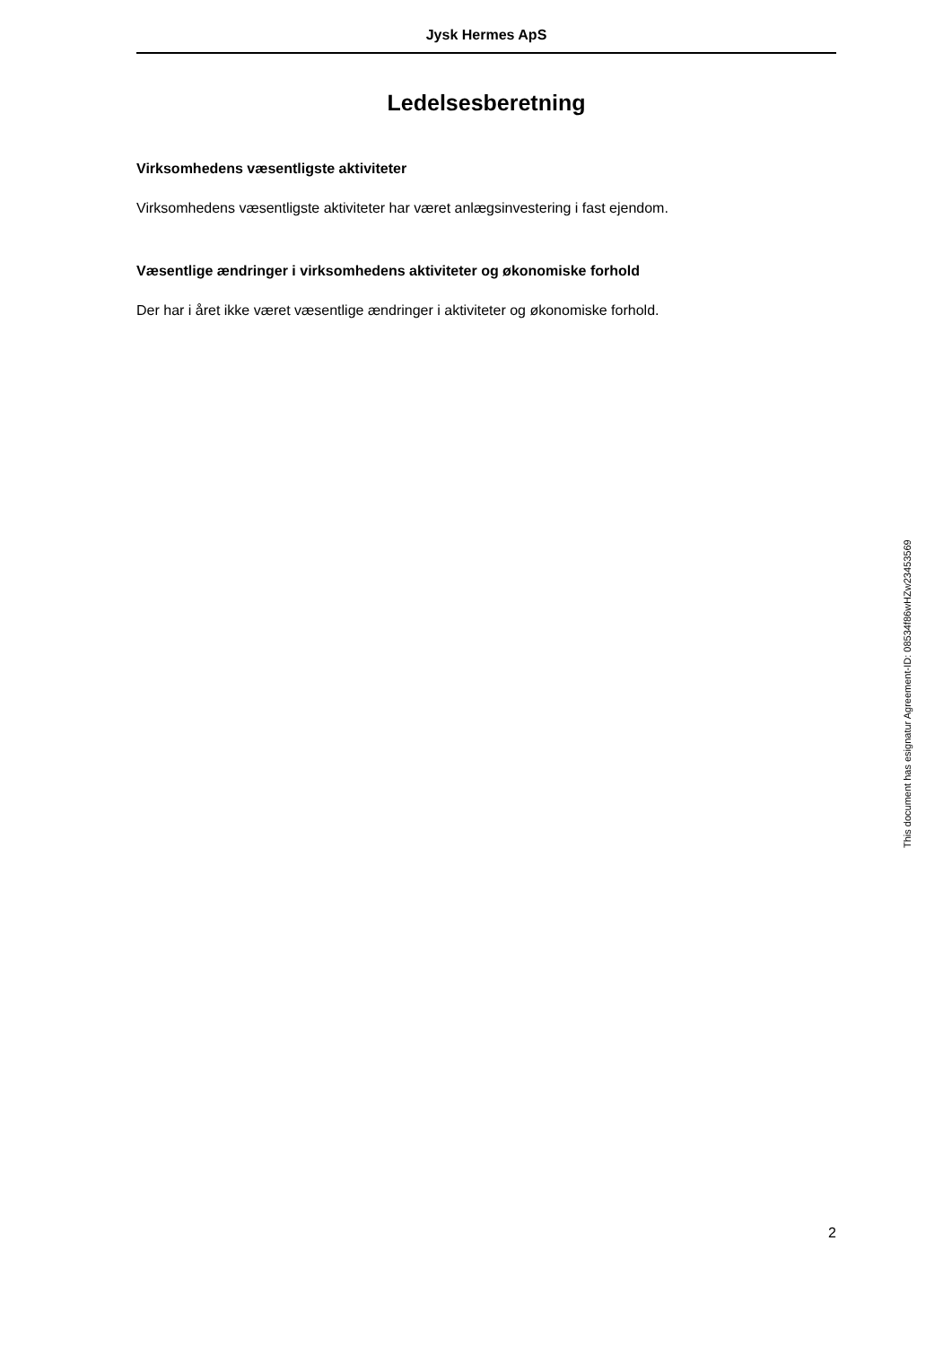Jysk Hermes ApS
Ledelsesberetning
Virksomhedens væsentligste aktiviteter
Virksomhedens væsentligste aktiviteter har været anlægsinvestering i fast ejendom.
Væsentlige ændringer i virksomhedens aktiviteter og økonomiske forhold
Der har i året ikke været væsentlige ændringer i aktiviteter og økonomiske forhold.
This document has esignatur Agreement-ID: 08534f86wHZw23453569
2